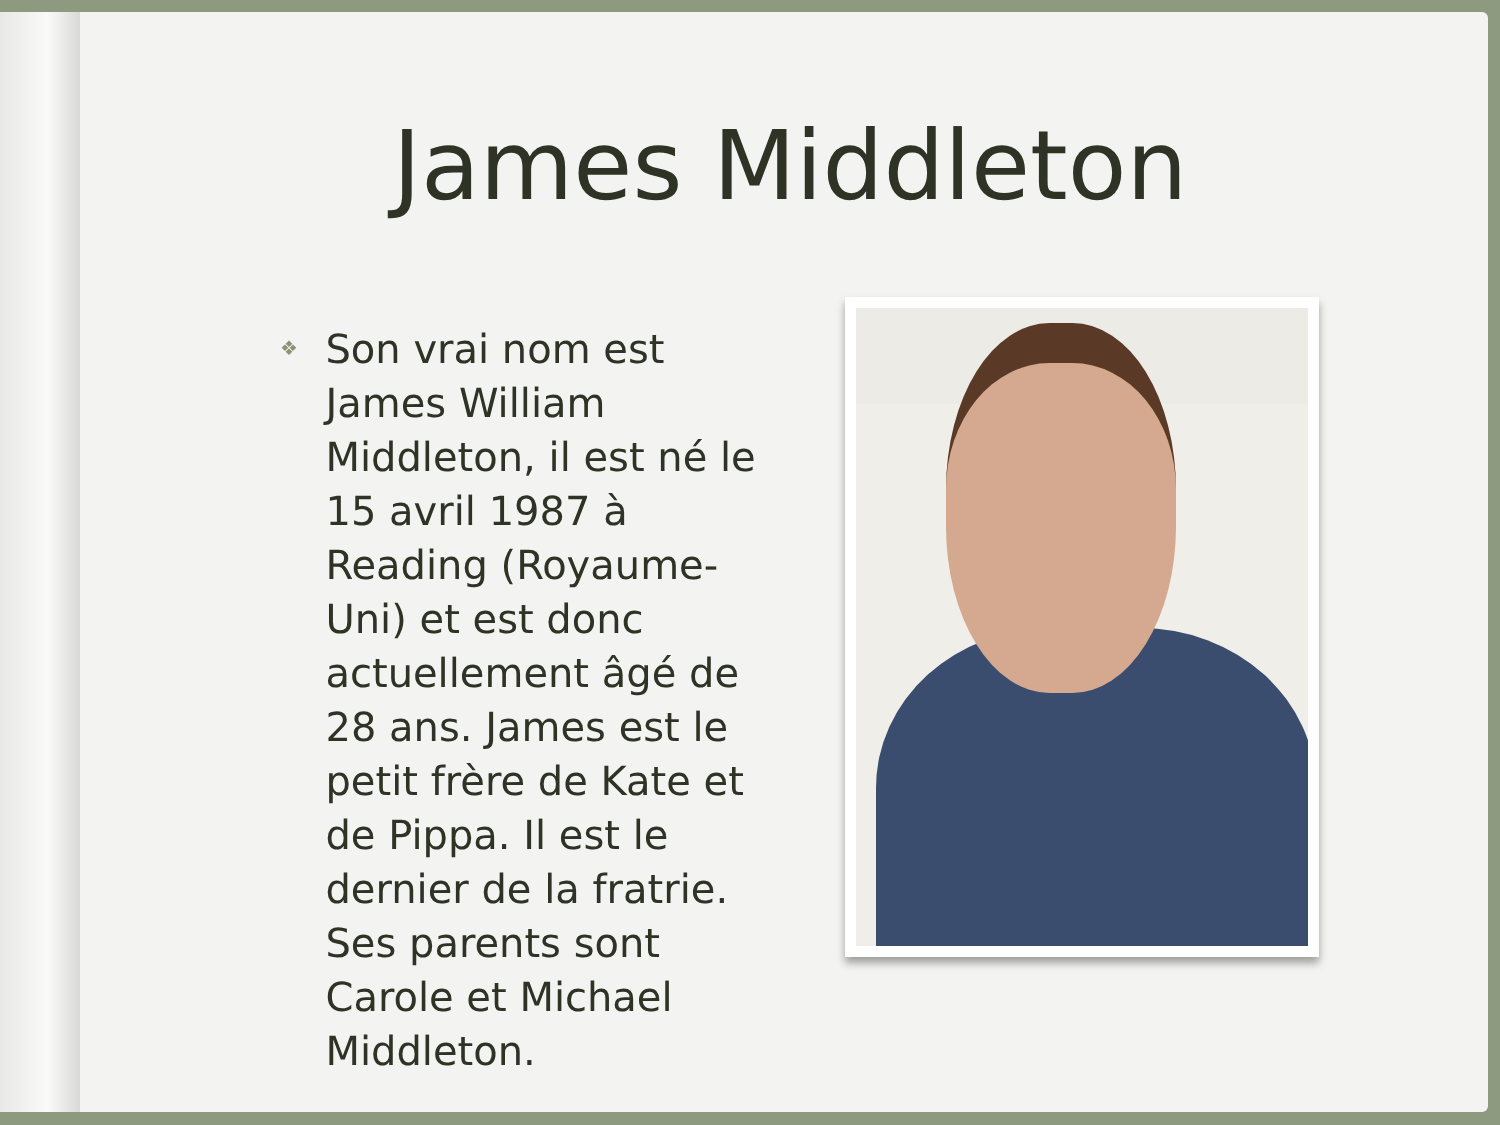James Middleton
❖
Son vrai nom est James William Middleton, il est né le 15 avril 1987 à Reading (Royaume-Uni) et est donc actuellement âgé de 28 ans. James est le petit frère de Kate et de Pippa. Il est le dernier de la fratrie. Ses parents sont Carole et Michael Middleton.